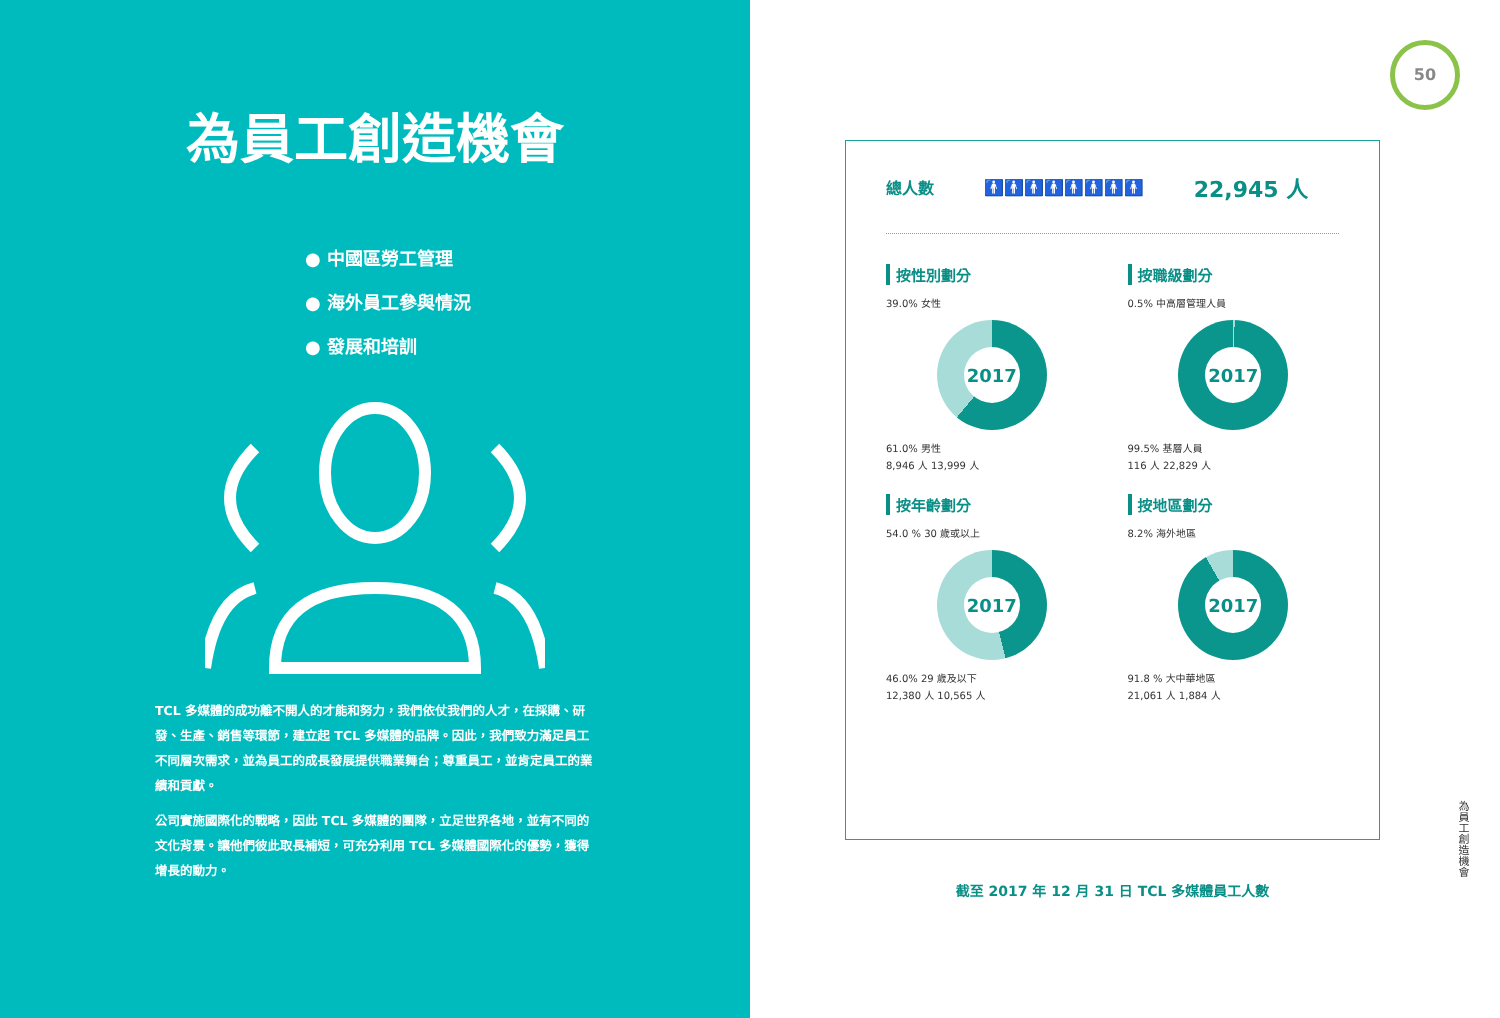為員工創造機會
● 中國區勞工管理
● 海外員工參與情況
● 發展和培訓
TCL 多媒體的成功離不開人的才能和努力，我們依仗我們的人才，在採購、研發、生產、銷售等環節，建立起 TCL 多媒體的品牌。因此，我們致力滿足員工不同層次需求，並為員工的成長發展提供職業舞台；尊重員工，並肯定員工的業績和貢獻。
公司實施國際化的戰略，因此 TCL 多媒體的團隊，立足世界各地，並有不同的文化背景。讓他們彼此取長補短，可充分利用 TCL 多媒體國際化的優勢，獲得增長的動力。
50
總人數 🚹🚹🚹🚹🚹🚹🚹🚹 22,945 人
按性別劃分
39.0% 女性
2017
61.0% 男性
8,946 人 13,999 人
按職級劃分
0.5% 中高層管理人員
2017
99.5% 基層人員
116 人 22,829 人
按年齡劃分
54.0 % 30 歲或以上
2017
46.0% 29 歲及以下
12,380 人 10,565 人
按地區劃分
8.2% 海外地區
2017
91.8 % 大中華地區
21,061 人 1,884 人
截至 2017 年 12 月 31 日 TCL 多媒體員工人數
為員工創造機會